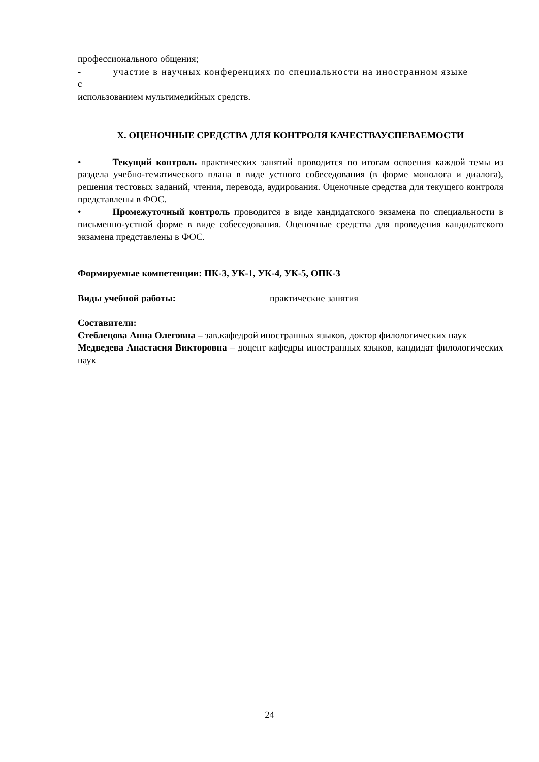профессионального общения;
- участие в научных конференциях по специальности на иностранном языке
с
использованием мультимедийных средств.
X. ОЦЕНОЧНЫЕ СРЕДСТВА ДЛЯ КОНТРОЛЯ КАЧЕСТВАУСПЕВАЕМОСТИ
• Текущий контроль практических занятий проводится по итогам освоения каждой темы из раздела учебно-тематического плана в виде устного собеседования (в форме монолога и диалога), решения тестовых заданий, чтения, перевода, аудирования. Оценочные средства для текущего контроля представлены в ФОС.
• Промежуточный контроль проводится в виде кандидатского экзамена по специальности в письменно-устной форме в виде собеседования. Оценочные средства для проведения кандидатского экзамена представлены в ФОС.
Формируемые компетенции: ПК-3, УК-1, УК-4, УК-5, ОПК-3
Виды учебной работы: практические занятия
Составители:
Стеблецова Анна Олеговна – зав.кафедрой иностранных языков, доктор филологических наук
Медведева Анастасия Викторовна – доцент кафедры иностранных языков, кандидат филологических наук
24